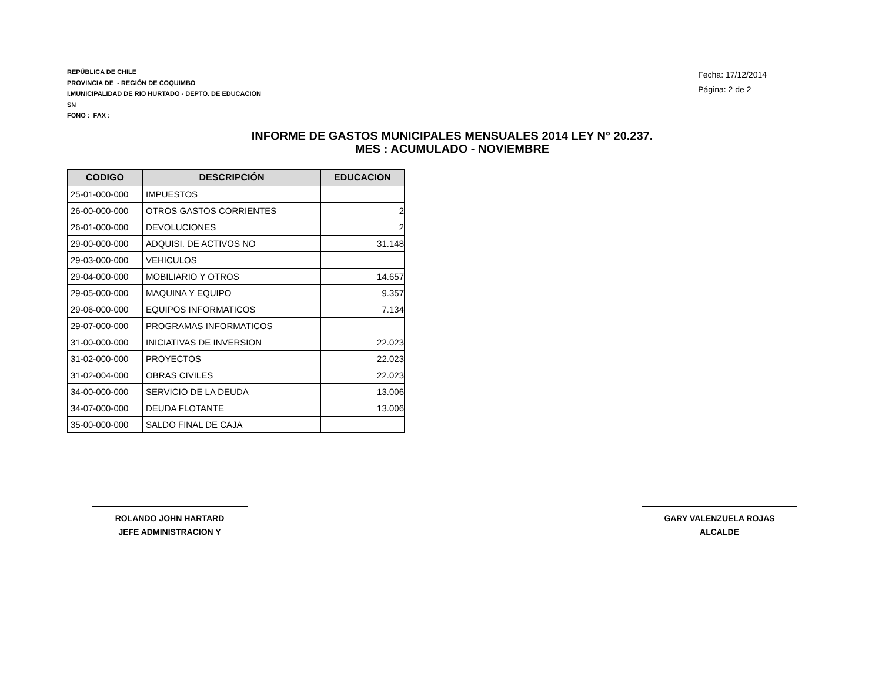REPÚBLICA DE CHILE
PROVINCIA DE - REGIÓN DE COQUIMBO
I.MUNICIPALIDAD DE RIO HURTADO - DEPTO. DE EDUCACION
SN
FONO : FAX :
Fecha: 17/12/2014
Página: 2 de 2
INFORME DE GASTOS MUNICIPALES MENSUALES 2014 LEY N° 20.237.
MES : ACUMULADO - NOVIEMBRE
| CODIGO | DESCRIPCIÓN | EDUCACION |
| --- | --- | --- |
| 25-01-000-000 | IMPUESTOS | |
| 26-00-000-000 | OTROS GASTOS CORRIENTES | 2 |
| 26-01-000-000 | DEVOLUCIONES | 2 |
| 29-00-000-000 | ADQUISI. DE ACTIVOS NO | 31.148 |
| 29-03-000-000 | VEHICULOS | |
| 29-04-000-000 | MOBILIARIO Y OTROS | 14.657 |
| 29-05-000-000 | MAQUINA Y EQUIPO | 9.357 |
| 29-06-000-000 | EQUIPOS INFORMATICOS | 7.134 |
| 29-07-000-000 | PROGRAMAS INFORMATICOS | |
| 31-00-000-000 | INICIATIVAS DE INVERSION | 22.023 |
| 31-02-000-000 | PROYECTOS | 22.023 |
| 31-02-004-000 | OBRAS CIVILES | 22.023 |
| 34-00-000-000 | SERVICIO DE LA DEUDA | 13.006 |
| 34-07-000-000 | DEUDA FLOTANTE | 13.006 |
| 35-00-000-000 | SALDO FINAL DE CAJA | |
ROLANDO JOHN HARTARD
JEFE ADMINISTRACION Y
GARY VALENZUELA ROJAS
ALCALDE